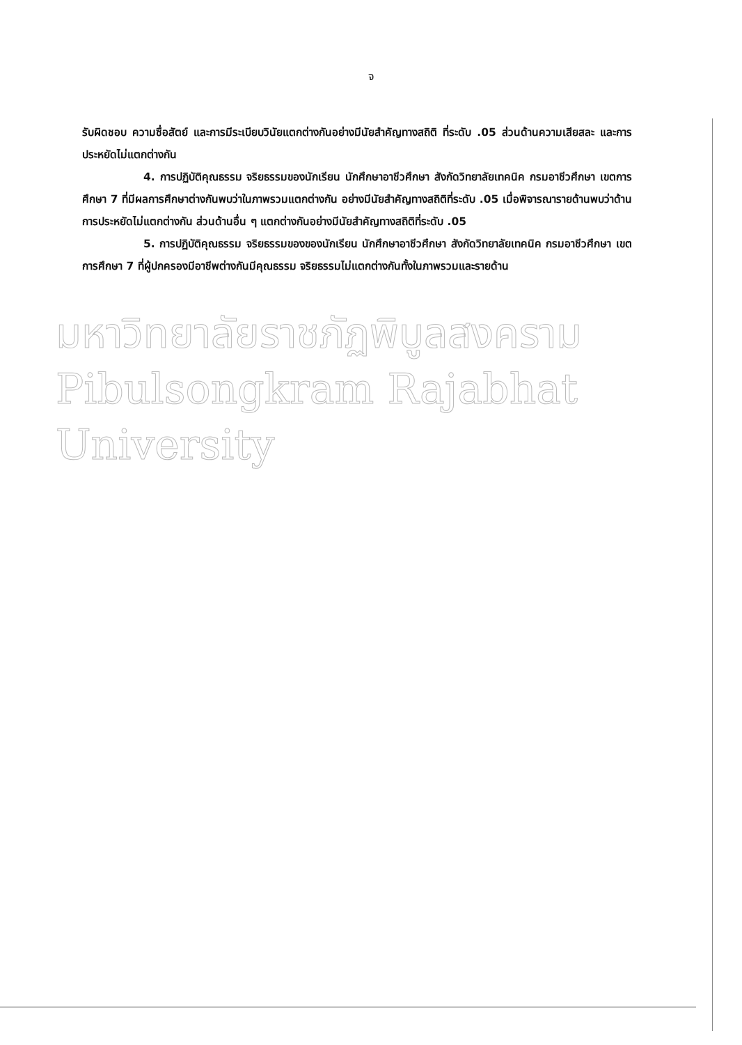จ
รับผิดชอบ ความซื่อสัตย์ และการมีระเบียบวินัยแตกต่างกันอย่างมีนัยสำคัญทางสถิติ ที่ระดับ .05 ส่วนด้านความเสียสละ และการประหยัดไม่แตกต่างกัน
4. การปฏิบัติคุณธรรม จริยธรรมของนักเรียน นักศึกษาอาชีวศึกษา สังกัดวิทยาลัยเทคนิค กรมอาชีวศึกษา เขตการศึกษา 7 ที่มีผลการศึกษาต่างกันพบว่าในภาพรวมแตกต่างกัน อย่างมีนัยสำคัญทางสถิติที่ระดับ .05 เมื่อพิจารณารายด้านพบว่าด้านการประหยัดไม่แตกต่างกัน ส่วนด้านอื่น ๆ แตกต่างกันอย่างมีนัยสำคัญทางสถิติที่ระดับ .05
5. การปฏิบัติคุณธรรม จริยธรรมของของนักเรียน นักศึกษาอาชีวศึกษา สังกัดวิทยาลัยเทคนิค กรมอาชีวศึกษา เขตการศึกษา 7 ที่ผู้ปกครองมีอาชีพต่างกันมีคุณธรรม จริยธรรมไม่แตกต่างกันทั้งในภาพรวมและรายด้าน
มหาวิทยาลัยราชภัฏพิบูลสงคราม
Pibulsongkram Rajabhat University